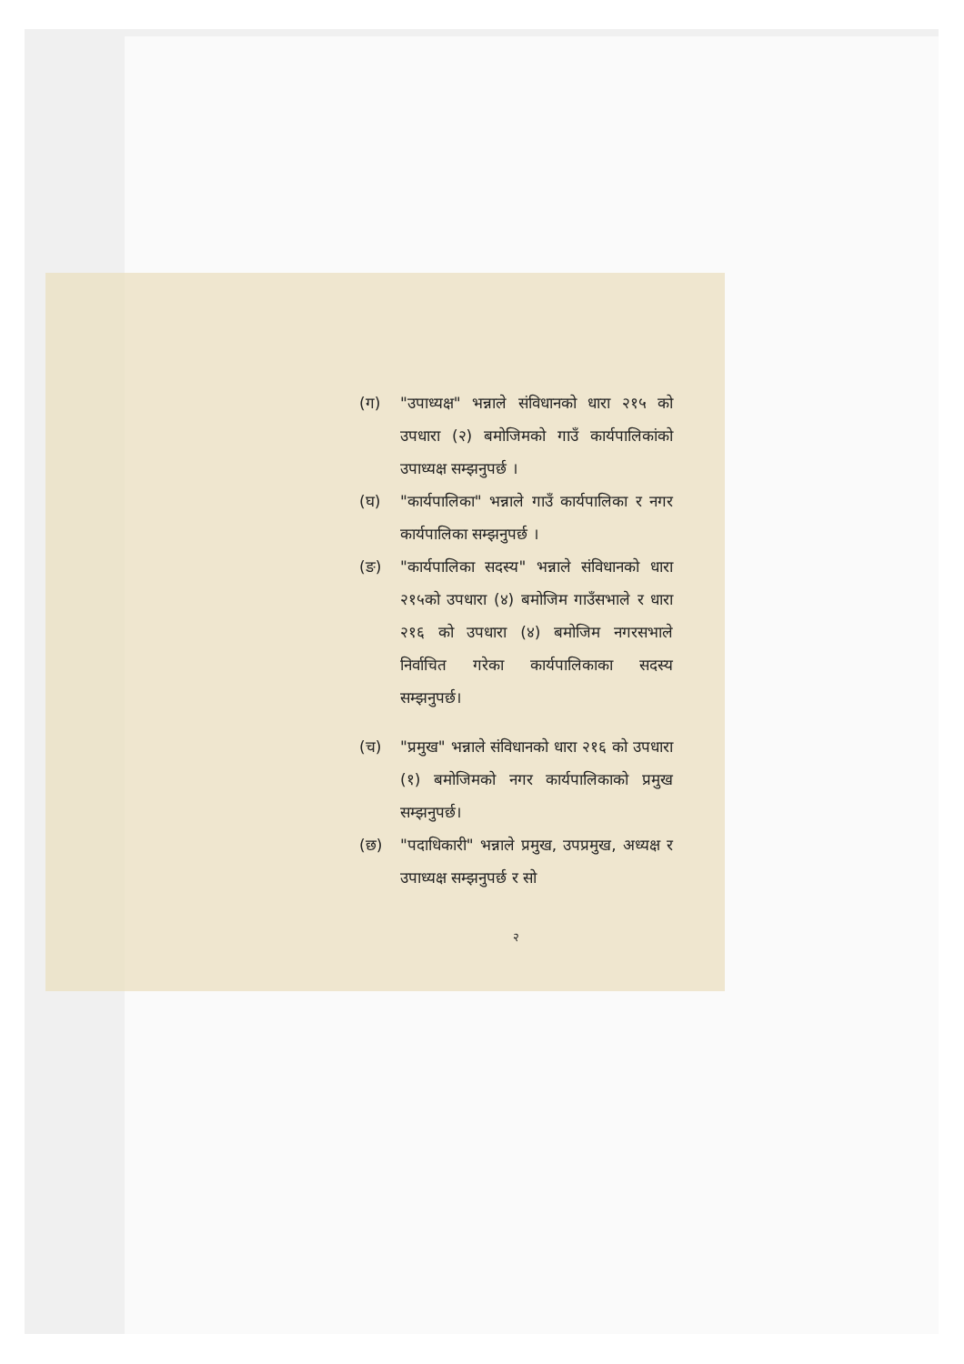(ग) "उपाध्यक्ष" भन्नाले संविधानको धारा २१५ को उपधारा (२) बमोजिमको गाउँ कार्यपालिकांको उपाध्यक्ष सम्झनुपर्छ ।
(घ) "कार्यपालिका" भन्नाले गाउँ कार्यपालिका र नगर कार्यपालिका सम्झनुपर्छ ।
(ङ) "कार्यपालिका सदस्य" भन्नाले संविधानको धारा २१५को उपधारा (४) बमोजिम गाउँसभाले र धारा २१६ को उपधारा (४) बमोजिम नगरसभाले निर्वाचित गरेका कार्यपालिकाका सदस्य सम्झनुपर्छ।
(च) "प्रमुख" भन्नाले संविधानको धारा २१६ को उपधारा (१) बमोजिमको नगर कार्यपालिकाको प्रमुख सम्झनुपर्छ।
(छ) "पदाधिकारी" भन्नाले प्रमुख, उपप्रमुख, अध्यक्ष र उपाध्यक्ष सम्झनुपर्छ र सो
२